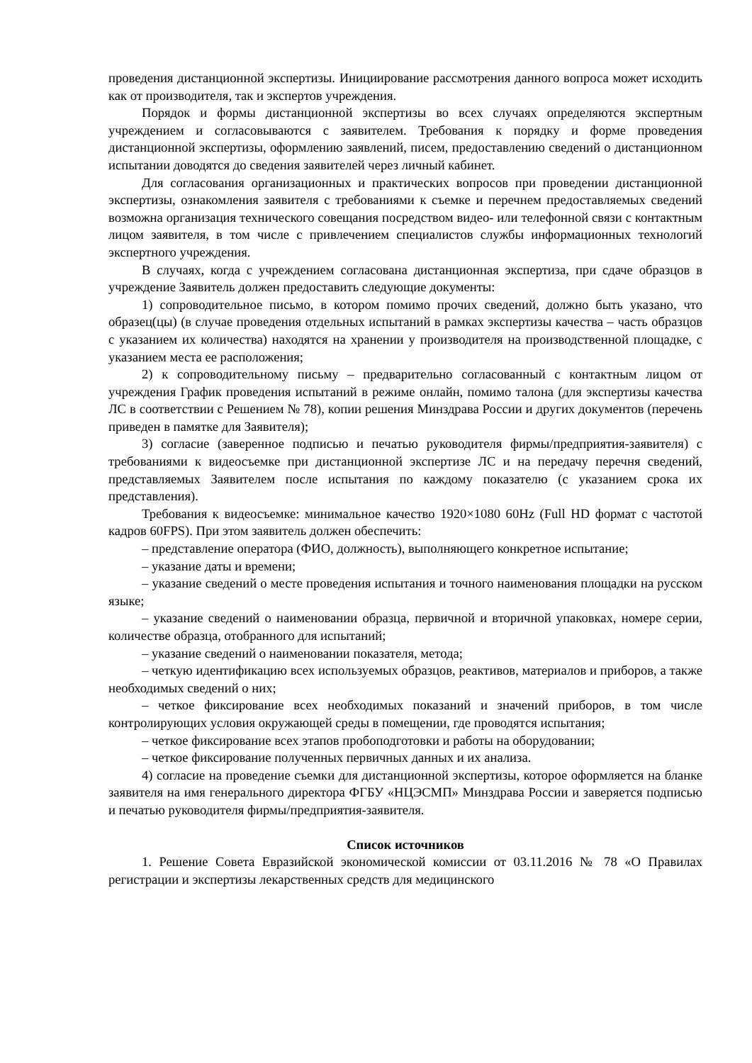проведения дистанционной экспертизы. Инициирование рассмотрения данного вопроса может исходить как от производителя, так и экспертов учреждения.
Порядок и формы дистанционной экспертизы во всех случаях определяются экспертным учреждением и согласовываются с заявителем. Требования к порядку и форме проведения дистанционной экспертизы, оформлению заявлений, писем, предоставлению сведений о дистанционном испытании доводятся до сведения заявителей через личный кабинет.
Для согласования организационных и практических вопросов при проведении дистанционной экспертизы, ознакомления заявителя с требованиями к съемке и перечнем предоставляемых сведений возможна организация технического совещания посредством видео- или телефонной связи с контактным лицом заявителя, в том числе с привлечением специалистов службы информационных технологий экспертного учреждения.
В случаях, когда с учреждением согласована дистанционная экспертиза, при сдаче образцов в учреждение Заявитель должен предоставить следующие документы:
1) сопроводительное письмо, в котором помимо прочих сведений, должно быть указано, что образец(цы) (в случае проведения отдельных испытаний в рамках экспертизы качества – часть образцов с указанием их количества) находятся на хранении у производителя на производственной площадке, с указанием места ее расположения;
2) к сопроводительному письму – предварительно согласованный с контактным лицом от учреждения График проведения испытаний в режиме онлайн, помимо талона (для экспертизы качества ЛС в соответствии с Решением № 78), копии решения Минздрава России и других документов (перечень приведен в памятке для Заявителя);
3) согласие (заверенное подписью и печатью руководителя фирмы/предприятия-заявителя) с требованиями к видеосъемке при дистанционной экспертизе ЛС и на передачу перечня сведений, представляемых Заявителем после испытания по каждому показателю (с указанием срока их представления).
Требования к видеосъемке: минимальное качество 1920×1080 60Hz (Full HD формат с частотой кадров 60FPS). При этом заявитель должен обеспечить:
– представление оператора (ФИО, должность), выполняющего конкретное испытание;
– указание даты и времени;
– указание сведений о месте проведения испытания и точного наименования площадки на русском языке;
– указание сведений о наименовании образца, первичной и вторичной упаковках, номере серии, количестве образца, отобранного для испытаний;
– указание сведений о наименовании показателя, метода;
– четкую идентификацию всех используемых образцов, реактивов, материалов и приборов, а также необходимых сведений о них;
– четкое фиксирование всех необходимых показаний и значений приборов, в том числе контролирующих условия окружающей среды в помещении, где проводятся испытания;
– четкое фиксирование всех этапов пробоподготовки и работы на оборудовании;
– четкое фиксирование полученных первичных данных и их анализа.
4) согласие на проведение съемки для дистанционной экспертизы, которое оформляется на бланке заявителя на имя генерального директора ФГБУ «НЦЭСМП» Минздрава России и заверяется подписью и печатью руководителя фирмы/предприятия-заявителя.
Список источников
1. Решение Совета Евразийской экономической комиссии от 03.11.2016 № 78 «О Правилах регистрации и экспертизы лекарственных средств для медицинского